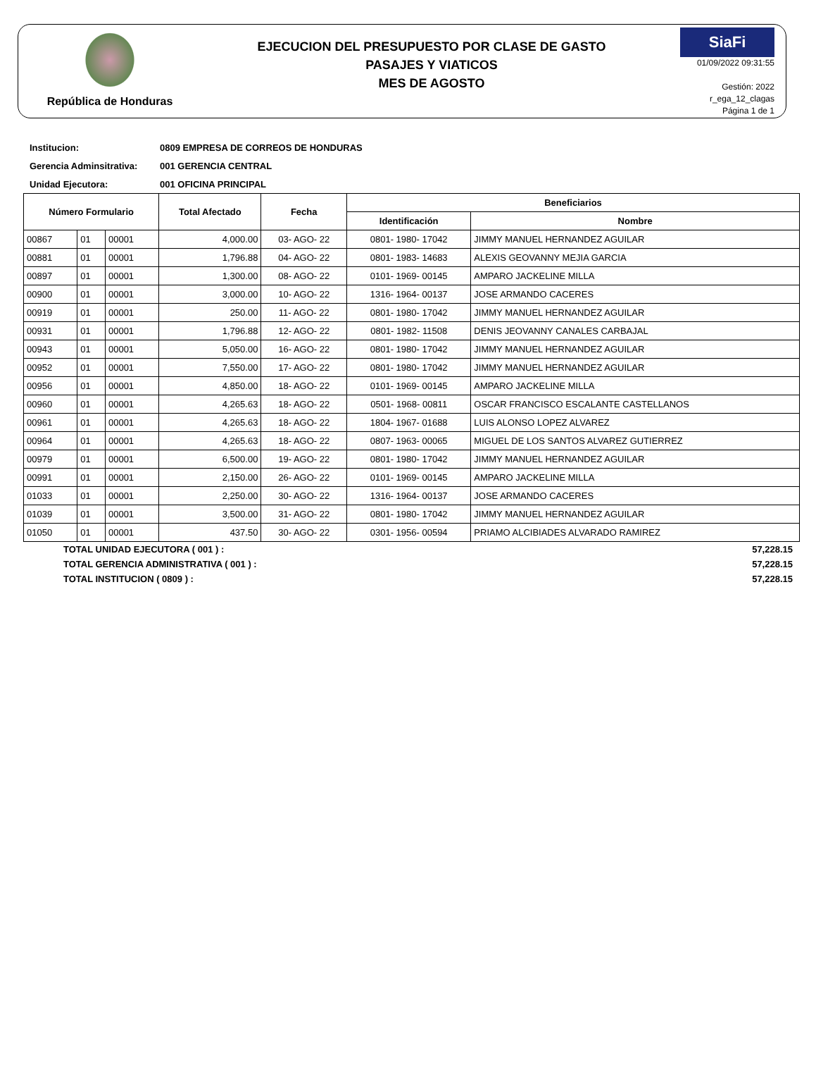República de Honduras
EJECUCION DEL PRESUPUESTO POR CLASE DE GASTO
PASAJES Y VIATICOS
MES DE AGOSTO
SiaFi
01/09/2022 09:31:55
Gestión: 2022
r_ega_12_clagas
Página 1 de 1
Institucion: 0809 EMPRESA DE CORREOS DE HONDURAS
Gerencia Adminsitrativa: 001 GERENCIA CENTRAL
Unidad Ejecutora: 001 OFICINA PRINCIPAL
| Número Formulario | | | Total Afectado | Fecha | Beneficiarios | |
| --- | --- | --- | --- | --- | --- | --- |
| | | | | | Identificación | Nombre |
| 00867 | 01 | 00001 | 4,000.00 | 03- AGO- 22 | 0801- 1980- 17042 | JIMMY MANUEL HERNANDEZ AGUILAR |
| 00881 | 01 | 00001 | 1,796.88 | 04- AGO- 22 | 0801- 1983- 14683 | ALEXIS GEOVANNY MEJIA GARCIA |
| 00897 | 01 | 00001 | 1,300.00 | 08- AGO- 22 | 0101- 1969- 00145 | AMPARO JACKELINE MILLA |
| 00900 | 01 | 00001 | 3,000.00 | 10- AGO- 22 | 1316- 1964- 00137 | JOSE ARMANDO CACERES |
| 00919 | 01 | 00001 | 250.00 | 11- AGO- 22 | 0801- 1980- 17042 | JIMMY MANUEL HERNANDEZ AGUILAR |
| 00931 | 01 | 00001 | 1,796.88 | 12- AGO- 22 | 0801- 1982- 11508 | DENIS JEOVANNY CANALES CARBAJAL |
| 00943 | 01 | 00001 | 5,050.00 | 16- AGO- 22 | 0801- 1980- 17042 | JIMMY MANUEL HERNANDEZ AGUILAR |
| 00952 | 01 | 00001 | 7,550.00 | 17- AGO- 22 | 0801- 1980- 17042 | JIMMY MANUEL HERNANDEZ AGUILAR |
| 00956 | 01 | 00001 | 4,850.00 | 18- AGO- 22 | 0101- 1969- 00145 | AMPARO JACKELINE MILLA |
| 00960 | 01 | 00001 | 4,265.63 | 18- AGO- 22 | 0501- 1968- 00811 | OSCAR FRANCISCO ESCALANTE CASTELLANOS |
| 00961 | 01 | 00001 | 4,265.63 | 18- AGO- 22 | 1804- 1967- 01688 | LUIS ALONSO LOPEZ ALVAREZ |
| 00964 | 01 | 00001 | 4,265.63 | 18- AGO- 22 | 0807- 1963- 00065 | MIGUEL DE LOS SANTOS ALVAREZ GUTIERREZ |
| 00979 | 01 | 00001 | 6,500.00 | 19- AGO- 22 | 0801- 1980- 17042 | JIMMY MANUEL HERNANDEZ AGUILAR |
| 00991 | 01 | 00001 | 2,150.00 | 26- AGO- 22 | 0101- 1969- 00145 | AMPARO JACKELINE MILLA |
| 01033 | 01 | 00001 | 2,250.00 | 30- AGO- 22 | 1316- 1964- 00137 | JOSE ARMANDO CACERES |
| 01039 | 01 | 00001 | 3,500.00 | 31- AGO- 22 | 0801- 1980- 17042 | JIMMY MANUEL HERNANDEZ AGUILAR |
| 01050 | 01 | 00001 | 437.50 | 30- AGO- 22 | 0301- 1956- 00594 | PRIAMO ALCIBIADES ALVARADO RAMIREZ |
TOTAL UNIDAD EJECUTORA ( 001 ) : 57,228.15
TOTAL GERENCIA ADMINISTRATIVA ( 001 ) : 57,228.15
TOTAL INSTITUCION ( 0809 ) : 57,228.15